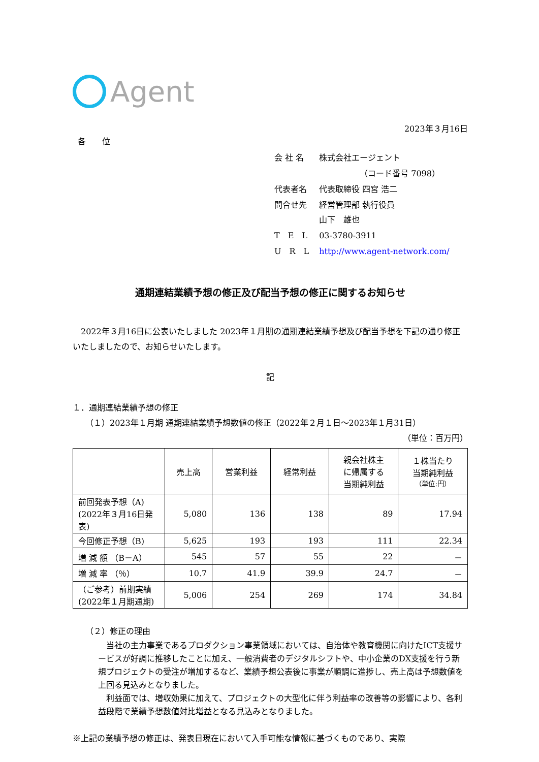Agent
2023年３月16日
各　　位
| 会 社 名 | 株式会社エージェント |
| | （コード番号 7098） |
| 代表者名 | 代表取締役 四宮 浩二 |
| 問合せ先 | 経営管理部 執行役員 山下 雄也 |
| T E L | 03-3780-3911 |
| U R L | http://www.agent-network.com/ |
通期連結業績予想の修正及び配当予想の修正に関するお知らせ
　2022年３月16日に公表いたしました 2023年１月期の通期連結業績予想及び配当予想を下記の通り修正いたしましたので、お知らせいたします。
記
１．通期連結業績予想の修正
（１）2023年１月期 通期連結業績予想数値の修正（2022年２月１日～2023年１月31日）
（単位：百万円）
| | 売上高 | 営業利益 | 経常利益 | 親会社株主 に帰属する 当期純利益 | １株当たり 当期純利益 （単位:円） |
| --- | --- | --- | --- | --- | --- |
| 前回発表予想（A) (2022年３月16日発表) | 5,080 | 136 | 138 | 89 | 17.94 |
| 今回修正予想（B) | 5,625 | 193 | 193 | 111 | 22.34 |
| 増 減 額 （B－A） | 545 | 57 | 55 | 22 | － |
| 増 減 率 （％） | 10.7 | 41.9 | 39.9 | 24.7 | － |
| （ご参考）前期実績 (2022年１月期通期) | 5,006 | 254 | 269 | 174 | 34.84 |
（２）修正の理由
　当社の主力事業であるプロダクション事業領域においては、自治体や教育機関に向けたICT支援サービスが好調に推移したことに加え、一般消費者のデジタルシフトや、中小企業のDX支援を行う新規プロジェクトの受注が増加するなど、業績予想公表後に事業が順調に進捗し、売上高は予想数値を上回る見込みとなりました。
　利益面では、増収効果に加えて、プロジェクトの大型化に伴う利益率の改善等の影響により、各利益段階で業績予想数値対比増益となる見込みとなりました。
※上記の業績予想の修正は、発表日現在において入手可能な情報に基づくものであり、実際